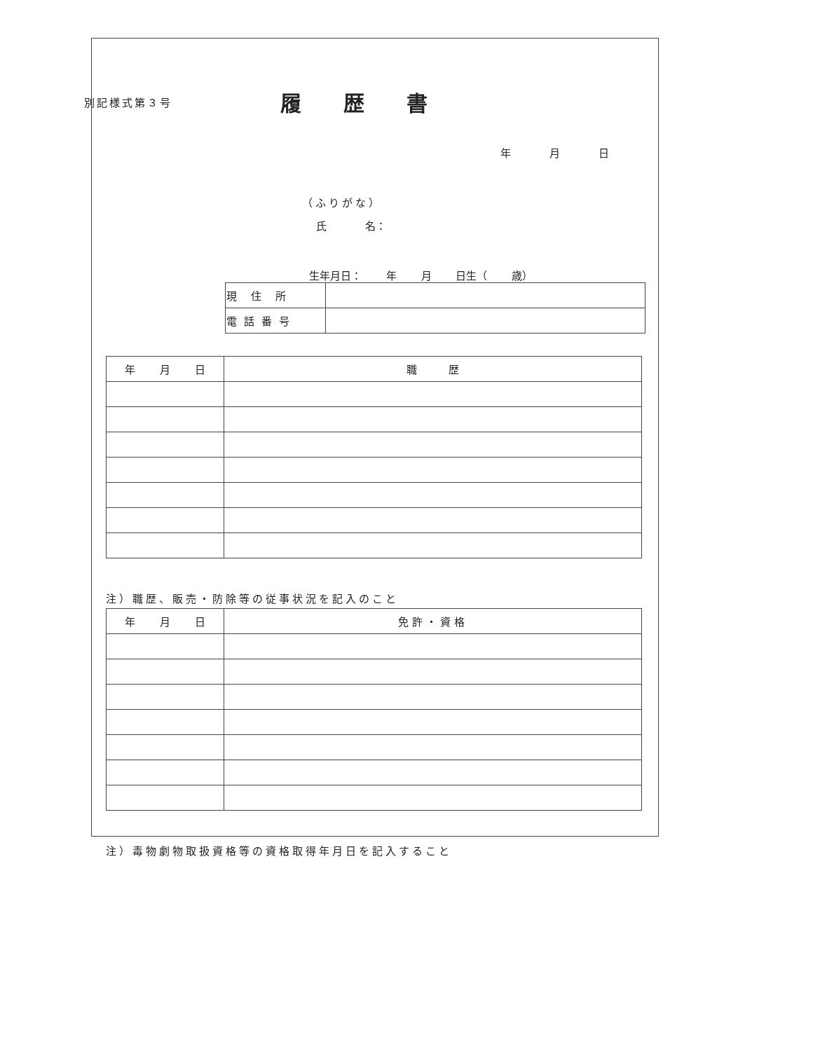別記様式第３号
履歴書
年 月 日
（ふりがな）
氏 名：
生年月日： 年 月 日生（ 歳）
| 現住所 | |
| 電話番号 | |
| 年 月 日 | 職 歴 |
| --- | --- |
注）職歴、販売・防除等の従事状況を記入のこと
| 年 月 日 | 免許・資格 |
| --- | --- |
注）毒物劇物取扱資格等の資格取得年月日を記入すること